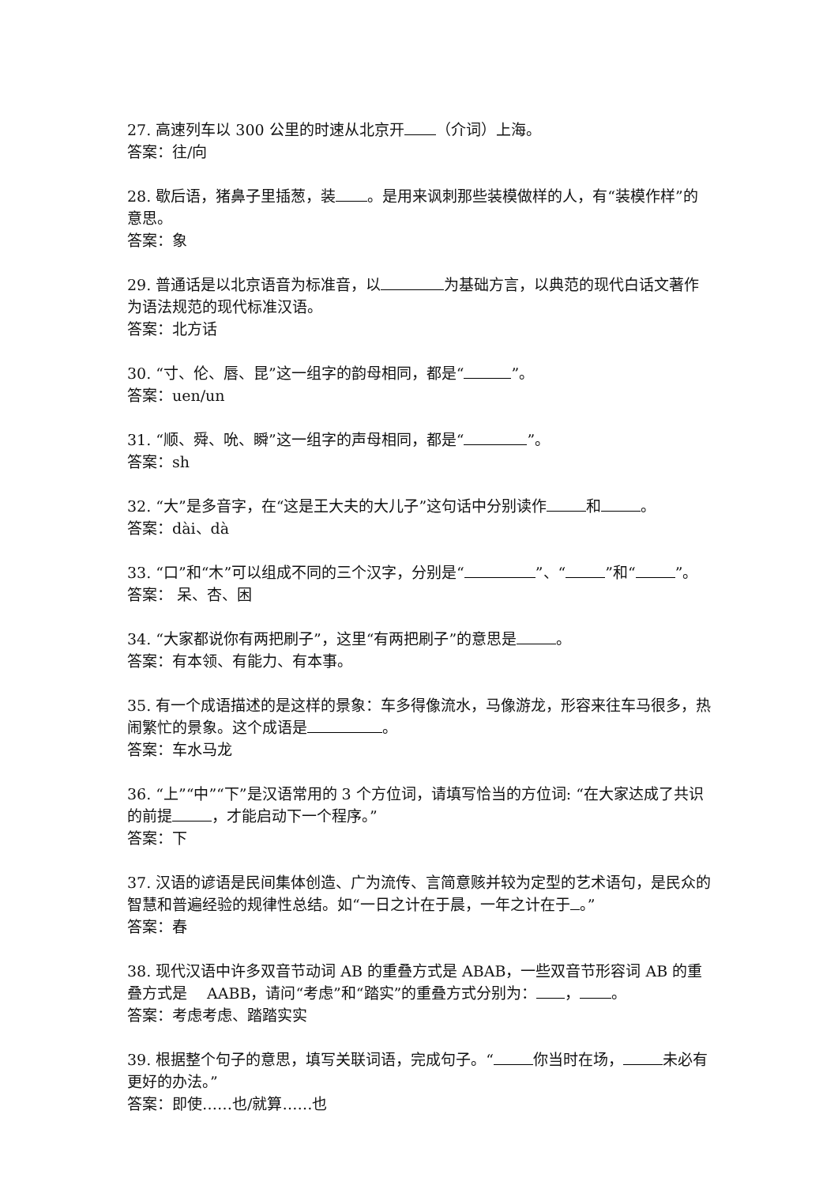27. 高速列车以 300 公里的时速从北京开 （介词）上海。
答案：往/向
28. 歇后语，猪鼻子里插葱，装 。是用来讽刺那些装模做样的人，有“装模作样”的意思。
答案：象
29. 普通话是以北京语音为标准音，以 为基础方言，以典范的现代白话文著作为语法规范的现代标准汉语。
答案：北方话
30. “寸、伦、唇、昆”这一组字的韵母相同，都是“ ”。
答案：uen/un
31. “顺、舜、吮、瞬”这一组字的声母相同，都是“ ”。
答案：sh
32. “大”是多音字，在“这是王大夫的大儿子”这句话中分别读作 和 。
答案：dài、dà
33. “口”和“木”可以组成不同的三个汉字，分别是“ ”、“ ”和“ ”。
答案： 呆、杏、困
34. “大家都说你有两把刷子”，这里“有两把刷子”的意思是 。
答案：有本领、有能力、有本事。
35. 有一个成语描述的是这样的景象：车多得像流水，马像游龙，形容来往车马很多，热闹繁忙的景象。这个成语是 。
答案：车水马龙
36. “上”“中”“下”是汉语常用的 3 个方位词，请填写恰当的方位词: “在大家达成了共识的前提 ，才能启动下一个程序。”
答案：下
37. 汉语的谚语是民间集体创造、广为流传、言简意赅并较为定型的艺术语句，是民众的智慧和普遍经验的规律性总结。如“一日之计在于晨，一年之计在于 。”
答案：春
38. 现代汉语中许多双音节动词 AB 的重叠方式是 ABAB，一些双音节形容词 AB 的重叠方式是　 AABB，请问“考虑”和“踏实”的重叠方式分别为： ， 。
答案：考虑考虑、踏踏实实
39. 根据整个句子的意思，填写关联词语，完成句子。“ 你当时在场， 未必有更好的办法。”
答案：即使……也/就算……也